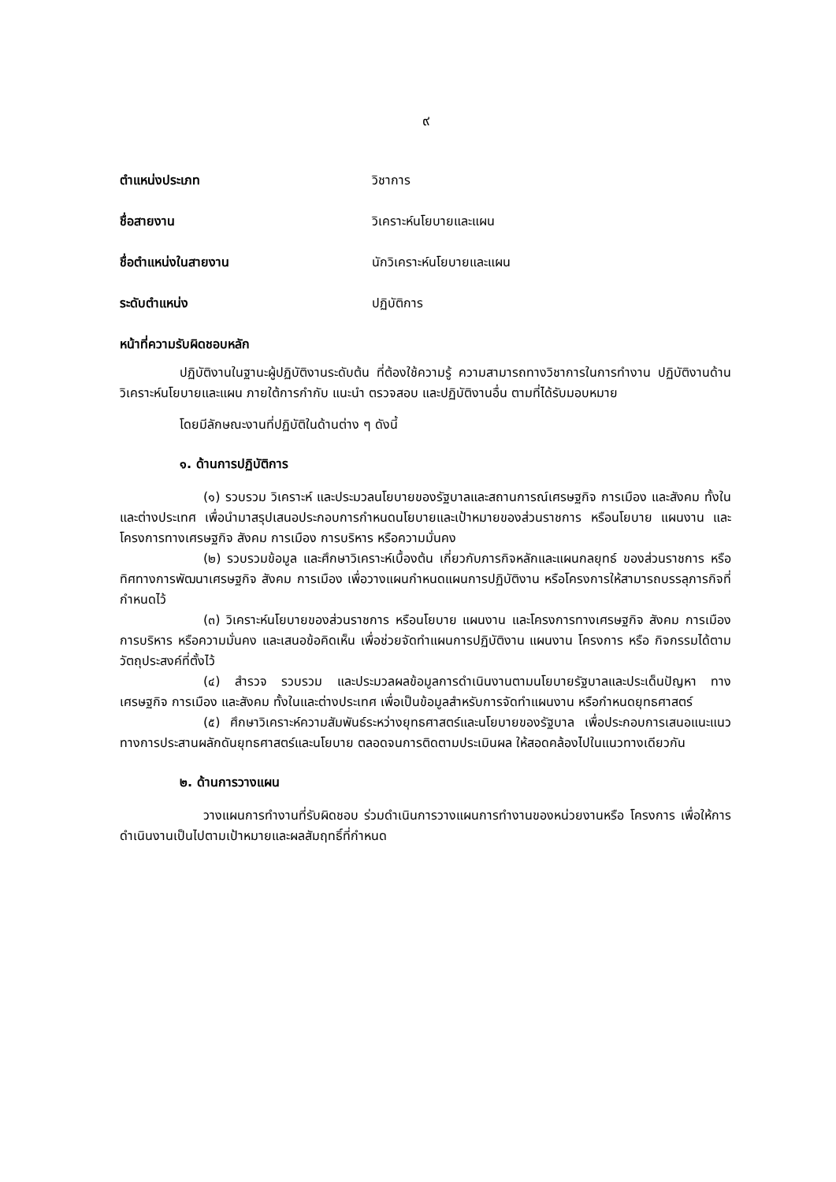๙
ตำแหน่งประเภท วิชาการ
ชื่อสายงาน วิเคราะห์นโยบายและแผน
ชื่อตำแหน่งในสายงาน นักวิเคราะห์นโยบายและแผน
ระดับตำแหน่ง ปฏิบัติการ
หน้าที่ความรับผิดชอบหลัก
ปฏิบัติงานในฐานะผู้ปฏิบัติงานระดับต้น ที่ต้องใช้ความรู้ ความสามารถทางวิชาการในการทำงาน ปฏิบัติงานด้านวิเคราะห์นโยบายและแผน ภายใต้การกำกับ แนะนำ ตรวจสอบ และปฏิบัติงานอื่น ตามที่ได้รับมอบหมาย
โดยมีลักษณะงานที่ปฏิบัติในด้านต่าง ๆ ดังนี้
๑. ด้านการปฏิบัติการ
(๑) รวบรวม วิเคราะห์ และประมวลนโยบายของรัฐบาลและสถานการณ์เศรษฐกิจ การเมือง และสังคม ทั้งในและต่างประเทศ เพื่อนำมาสรุปเสนอประกอบการกำหนดนโยบายและเป้าหมายของส่วนราชการ หรือนโยบาย แผนงาน และโครงการทางเศรษฐกิจ สังคม การเมือง การบริหาร หรือความมั่นคง
(๒) รวบรวมข้อมูล และศึกษาวิเคราะห์เบื้องต้น เกี่ยวกับภารกิจหลักและแผนกลยุทธ์ ของส่วนราชการ หรือทิศทางการพัฒนาเศรษฐกิจ สังคม การเมือง เพื่อวางแผนกำหนดแผนการปฏิบัติงาน หรือโครงการให้สามารถบรรลุภารกิจที่กำหนดไว้
(๓) วิเคราะห์นโยบายของส่วนราชการ หรือนโยบาย แผนงาน และโครงการทางเศรษฐกิจ สังคม การเมือง การบริหาร หรือความมั่นคง และเสนอข้อคิดเห็น เพื่อช่วยจัดทำแผนการปฏิบัติงาน แผนงาน โครงการ หรือ กิจกรรมได้ตามวัตถุประสงค์ที่ตั้งไว้
(๔) สำรวจ รวบรวม และประมวลผลข้อมูลการดำเนินงานตามนโยบายรัฐบาลและประเด็นปัญหา ทางเศรษฐกิจ การเมือง และสังคม ทั้งในและต่างประเทศ เพื่อเป็นข้อมูลสำหรับการจัดทำแผนงาน หรือกำหนดยุทธศาสตร์
(๕) ศึกษาวิเคราะห์ความสัมพันธ์ระหว่างยุทธศาสตร์และนโยบายของรัฐบาล เพื่อประกอบการเสนอแนะแนวทางการประสานผลักดันยุทธศาสตร์และนโยบาย ตลอดจนการติดตามประเมินผล ให้สอดคล้องไปในแนวทางเดียวกัน
๒. ด้านการวางแผน
วางแผนการทำงานที่รับผิดชอบ ร่วมดำเนินการวางแผนการทำงานของหน่วยงานหรือ โครงการ เพื่อให้การดำเนินงานเป็นไปตามเป้าหมายและผลสัมฤทธิ์ที่กำหนด